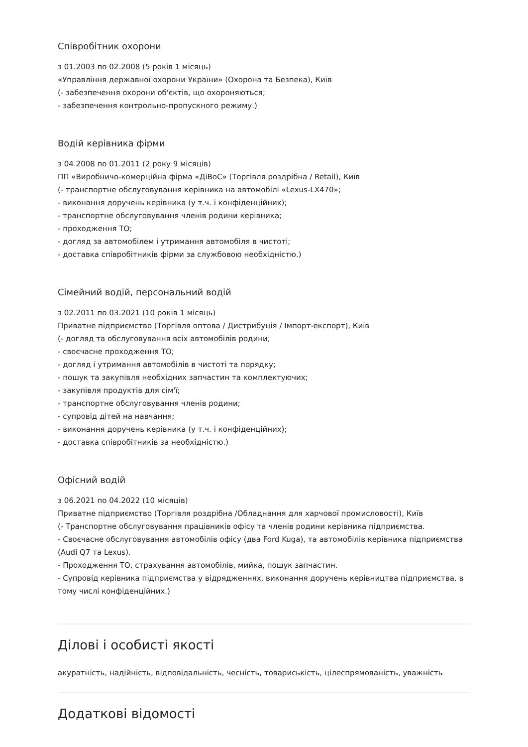Співробітник охорони
з 01.2003 по 02.2008 (5 років 1 місяць)
«Управління державної охорони України» (Охорона та Безпека), Київ
(- забезпечення охорони об'єктів, що охороняються;
- забезпечення контрольно-пропускного режиму.)
Водій керівника фірми
з 04.2008 по 01.2011 (2 року 9 місяців)
ПП «Виробничо-комерційна фірма «ДіВоС» (Торгівля роздрібна / Retail), Київ
(- транспортне обслуговування керівника на автомобілі «Lexus-LX470»;
- виконання доручень керівника (у т.ч. і конфіденційних);
- транспортне обслуговування членів родини керівника;
- проходження ТО;
- догляд за автомобілем і утримання автомобіля в чистоті;
- доставка співробітників фірми за службовою необхідністю.)
Сімейний водій, персональний водій
з 02.2011 по 03.2021 (10 років 1 місяць)
Приватне підприємство (Торгівля оптова / Дистрибуція / Імпорт-експорт), Київ
(- догляд та обслуговування всіх автомобілів родини;
- своєчасне проходження ТО;
- догляд і утримання автомобілів в чистоті та порядку;
- пошук та закупівля необхідних запчастин та комплектуючих;
- закупівля продуктів для сім'ї;
- транспортне обслуговування членів родини;
- супровід дітей на навчання;
- виконання доручень керівника (у т.ч. і конфіденційних);
- доставка співробітників за необхідністю.)
Офісний водій
з 06.2021 по 04.2022 (10 місяців)
Приватне підприємство (Торгівля роздрібна /Обладнання для харчової промисловості), Київ
(- Транспортне обслуговування працівників офісу та членів родини керівника підприємства.
- Своєчасне обслуговування автомобілів офісу (два Ford Kuga), та автомобілів керівника підприємства (Audi Q7 та Lexus).
- Проходження ТО, страхування автомобілів, мийка, пошук запчастин.
- Супровід керівника підприємства у відрядженнях, виконання доручень керівництва підприємства, в тому числі конфіденційних.)
Ділові і особисті якості
акуратність, надійність, відповідальність, чесність, товариськість, цілеспрямованість, уважність
Додаткові відомості